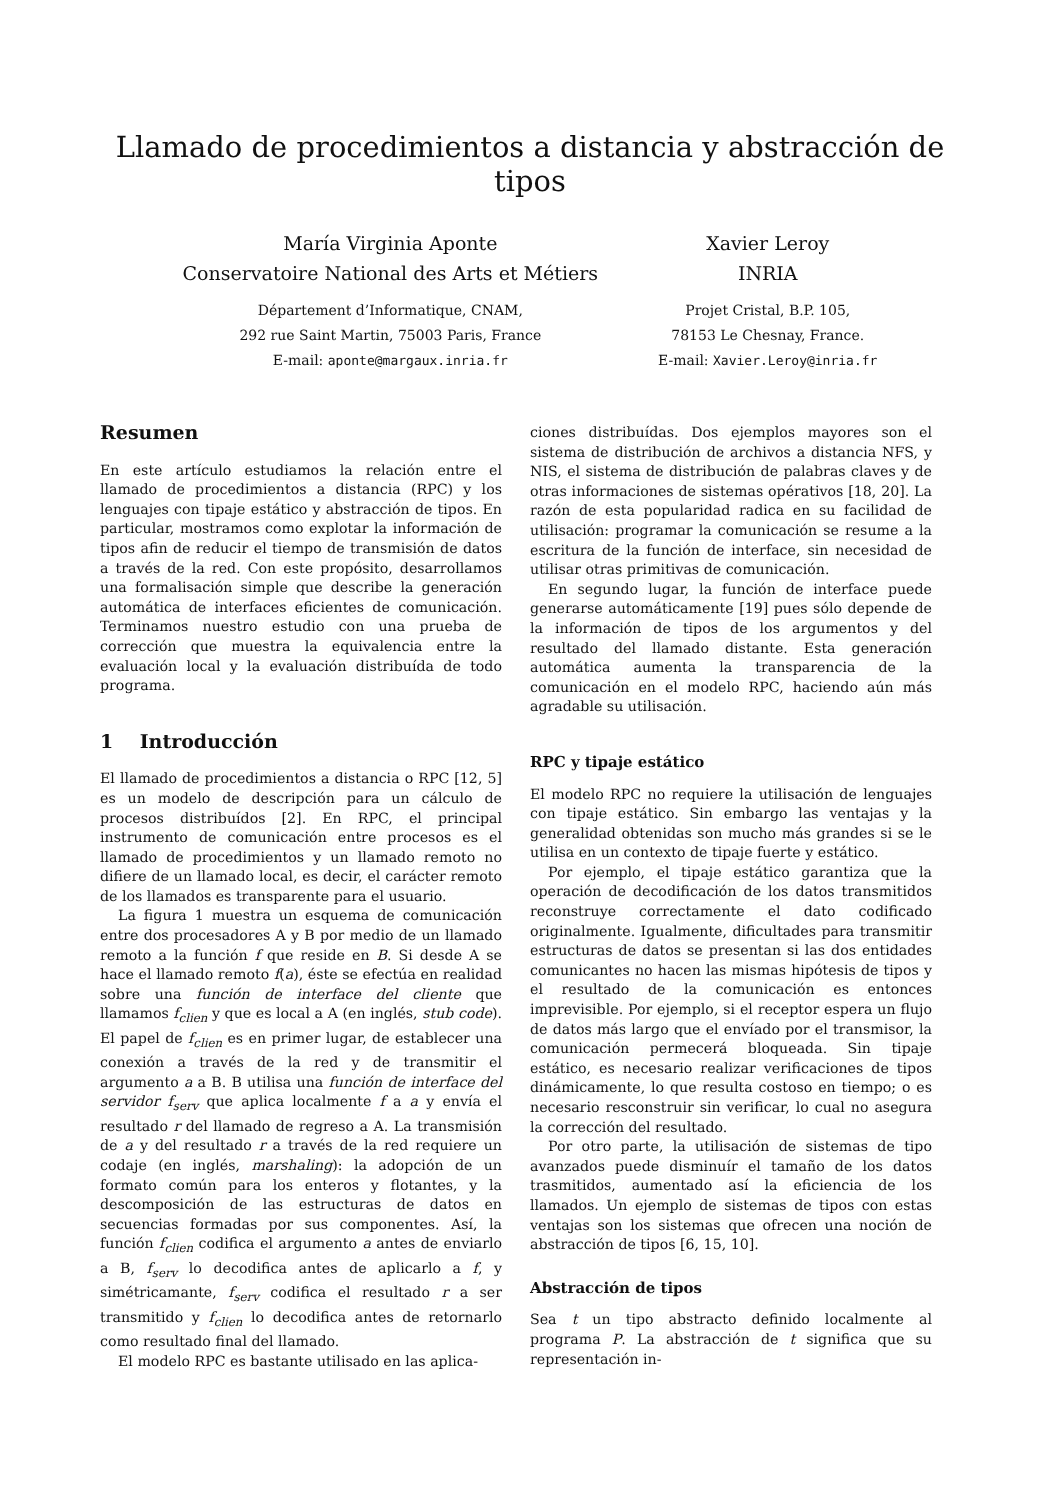Llamado de procedimientos a distancia y abstracción de tipos
María Virginia Aponte
Conservatoire National des Arts et Métiers
Département d’Informatique, CNAM,
292 rue Saint Martin, 75003 Paris, France
E-mail: aponte@margaux.inria.fr
Xavier Leroy
INRIA
Projet Cristal, B.P. 105,
78153 Le Chesnay, France.
E-mail: Xavier.Leroy@inria.fr
Resumen
En este artículo estudiamos la relación entre el llamado de procedimientos a distancia (RPC) y los lenguajes con tipaje estático y abstracción de tipos. En particular, mostramos como explotar la información de tipos afin de reducir el tiempo de transmisión de datos a través de la red. Con este propósito, desarrollamos una formalisación simple que describe la generación automática de interfaces eficientes de comunicación. Terminamos nuestro estudio con una prueba de corrección que muestra la equivalencia entre la evaluación local y la evaluación distribuída de todo programa.
1 Introducción
El llamado de procedimientos a distancia o RPC [12, 5] es un modelo de descripción para un cálculo de procesos distribuídos [2]. En RPC, el principal instrumento de comunicación entre procesos es el llamado de procedimientos y un llamado remoto no difiere de un llamado local, es decir, el carácter remoto de los llamados es transparente para el usuario.
La figura 1 muestra un esquema de comunicación entre dos procesadores A y B por medio de un llamado remoto a la función f que reside en B. Si desde A se hace el llamado remoto f(a), éste se efectúa en realidad sobre una función de interface del cliente que llamamos f<sub>clien</sub> y que es local a A (en inglés, stub code). El papel de f<sub>clien</sub> es en primer lugar, de establecer una conexión a través de la red y de transmitir el argumento a a B. B utilisa una función de interface del servidor f<sub>serv</sub> que aplica localmente f a a y envía el resultado r del llamado de regreso a A. La transmisión de a y del resultado r a través de la red requiere un codaje (en inglés, marshaling): la adopción de un formato común para los enteros y flotantes, y la descomposición de las estructuras de datos en secuencias formadas por sus componentes. Así, la función f<sub>clien</sub> codifica el argumento a antes de enviarlo a B, f<sub>serv</sub> lo decodifica antes de aplicarlo a f, y simétricamante, f<sub>serv</sub> codifica el resultado r a ser transmitido y f<sub>clien</sub> lo decodifica antes de retornarlo como resultado final del llamado.
El modelo RPC es bastante utilisado en las aplica-
ciones distribuídas. Dos ejemplos mayores son el sistema de distribución de archivos a distancia NFS, y NIS, el sistema de distribución de palabras claves y de otras informaciones de sistemas opérativos [18, 20]. La razón de esta popularidad radica en su facilidad de utilisación: programar la comunicación se resume a la escritura de la función de interface, sin necesidad de utilisar otras primitivas de comunicación.
En segundo lugar, la función de interface puede generarse automáticamente [19] pues sólo depende de la información de tipos de los argumentos y del resultado del llamado distante. Esta generación automática aumenta la transparencia de la comunicación en el modelo RPC, haciendo aún más agradable su utilisación.
RPC y tipaje estático
El modelo RPC no requiere la utilisación de lenguajes con tipaje estático. Sin embargo las ventajas y la generalidad obtenidas son mucho más grandes si se le utilisa en un contexto de tipaje fuerte y estático.
Por ejemplo, el tipaje estático garantiza que la operación de decodificación de los datos transmitidos reconstruye correctamente el dato codificado originalmente. Igualmente, dificultades para transmitir estructuras de datos se presentan si las dos entidades comunicantes no hacen las mismas hipótesis de tipos y el resultado de la comunicación es entonces imprevisible. Por ejemplo, si el receptor espera un flujo de datos más largo que el envíado por el transmisor, la comunicación permecerá bloqueada. Sin tipaje estático, es necesario realizar verificaciones de tipos dinámicamente, lo que resulta costoso en tiempo; o es necesario resconstruir sin verificar, lo cual no asegura la corrección del resultado.
Por otro parte, la utilisación de sistemas de tipo avanzados puede disminuír el tamaño de los datos trasmitidos, aumentado así la eficiencia de los llamados. Un ejemplo de sistemas de tipos con estas ventajas son los sistemas que ofrecen una noción de abstracción de tipos [6, 15, 10].
Abstracción de tipos
Sea t un tipo abstracto definido localmente al programa P. La abstracción de t significa que su representación in-